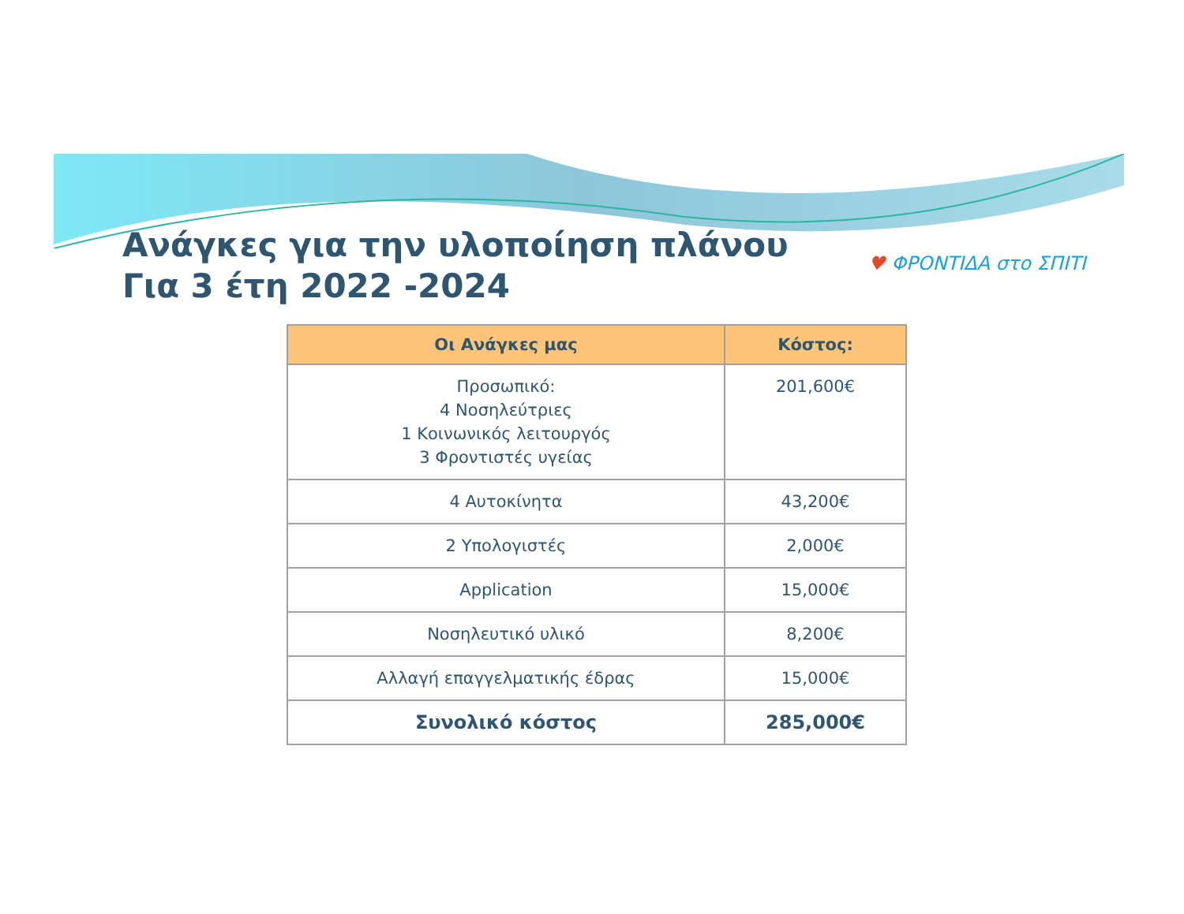Ανάγκες για την υλοποίηση πλάνου
Για 3 έτη 2022 -2024
♥ ΦΡΟΝΤΙΔΑ στο ΣΠΙΤΙ
| Οι Ανάγκες μας | Κόστος: |
| --- | --- |
| Προσωπικό: 4 Νοσηλεύτριες 1 Κοινωνικός λειτουργός 3 Φροντιστές υγείας | 201,600€ |
| 4 Αυτοκίνητα | 43,200€ |
| 2 Υπολογιστές | 2,000€ |
| Application | 15,000€ |
| Νοσηλευτικό υλικό | 8,200€ |
| Αλλαγή επαγγελματικής έδρας | 15,000€ |
| Συνολικό κόστος | 285,000€ |